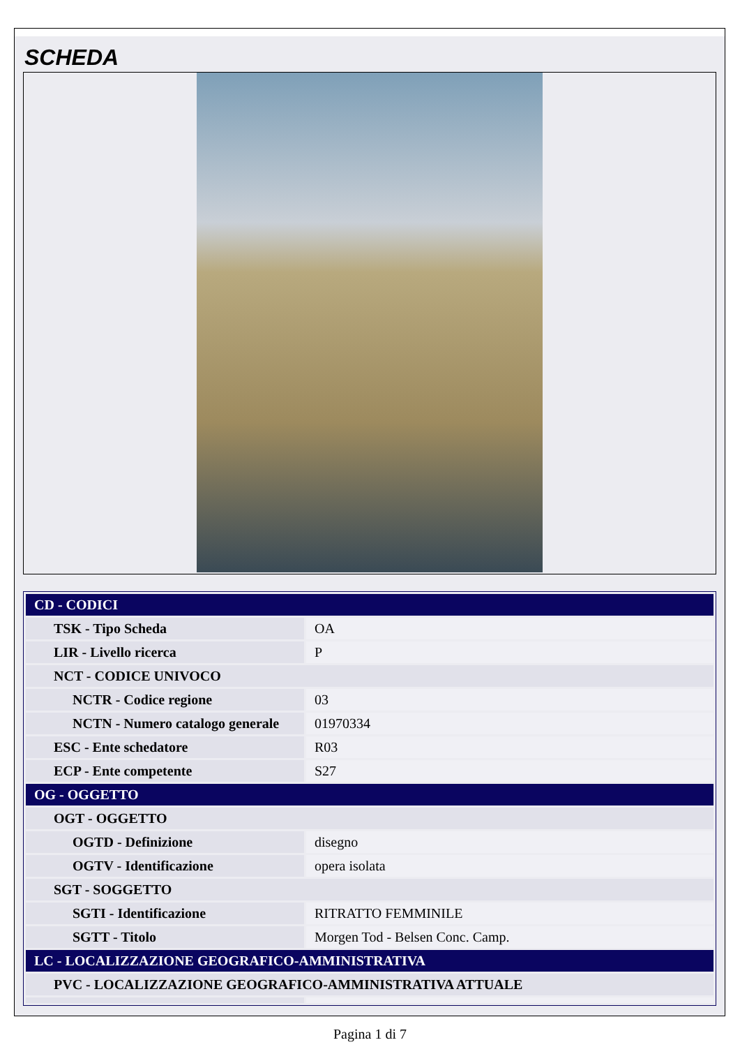SCHEDA
| CD - CODICI | |
| TSK - Tipo Scheda | OA |
| LIR - Livello ricerca | P |
| NCT - CODICE UNIVOCO | |
| NCTR - Codice regione | 03 |
| NCTN - Numero catalogo generale | 01970334 |
| ESC - Ente schedatore | R03 |
| ECP - Ente competente | S27 |
| OG - OGGETTO | |
| OGT - OGGETTO | |
| OGTD - Definizione | disegno |
| OGTV - Identificazione | opera isolata |
| SGT - SOGGETTO | |
| SGTI - Identificazione | RITRATTO FEMMINILE |
| SGTT - Titolo | Morgen Tod - Belsen Conc. Camp. |
| LC - LOCALIZZAZIONE GEOGRAFICO-AMMINISTRATIVA | |
| PVC - LOCALIZZAZIONE GEOGRAFICO-AMMINISTRATIVA ATTUALE | |
Pagina 1 di 7